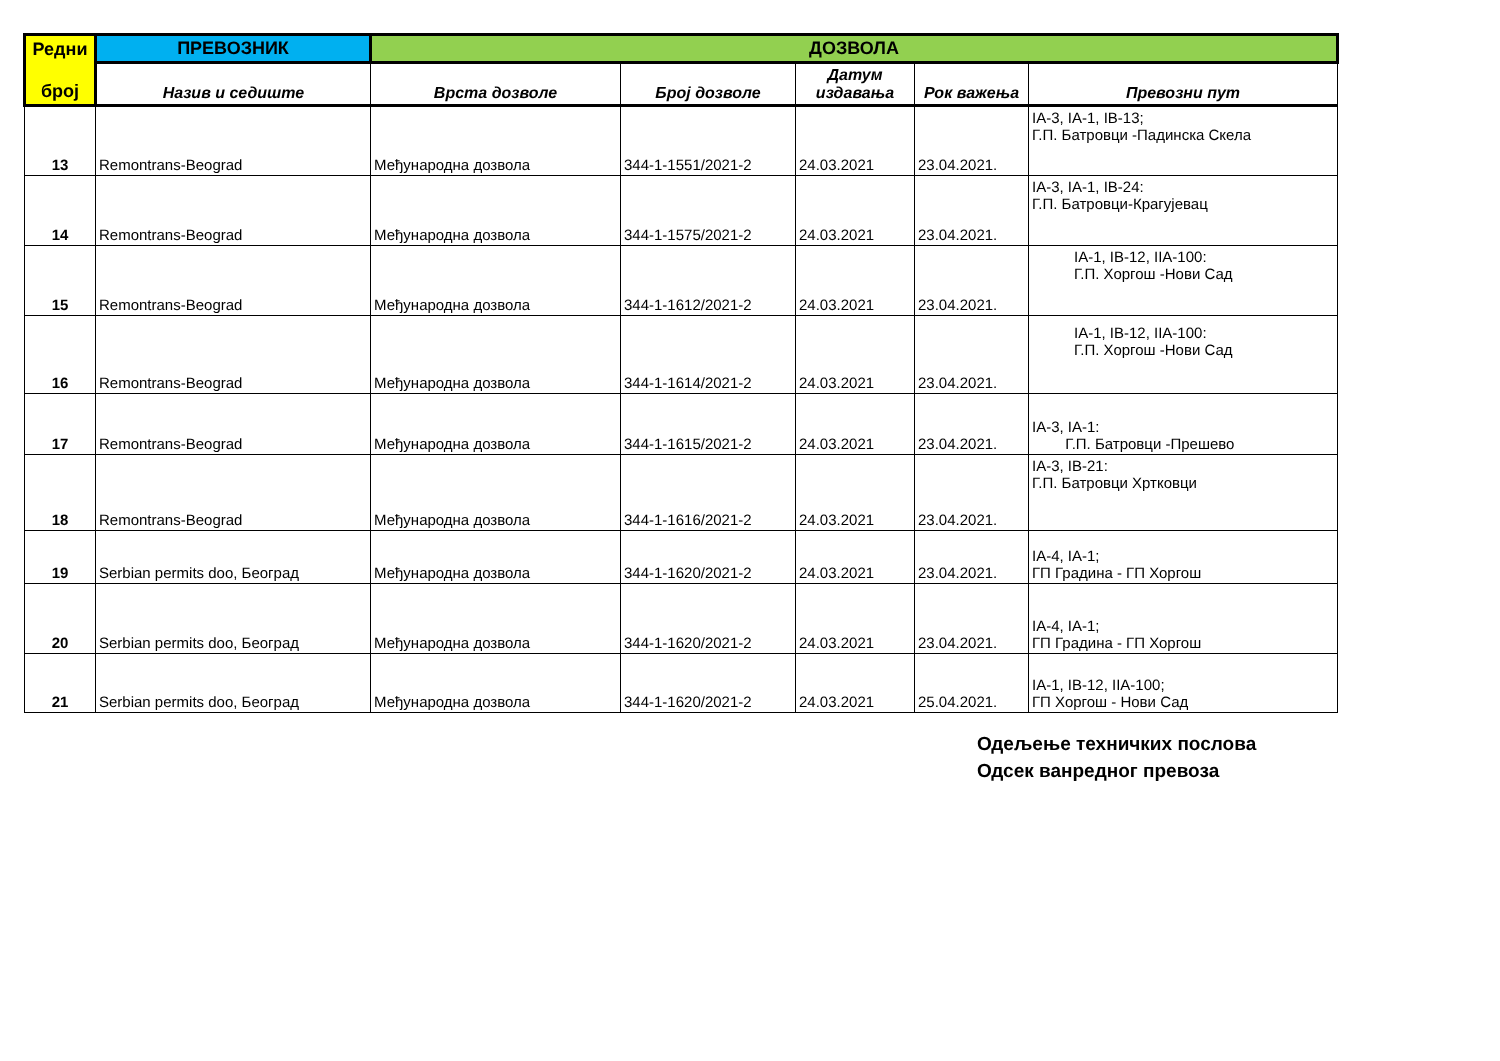| Редни број | ПРЕВОЗНИК | ДОЗВОЛА | | | | |
| --- | --- | --- | --- | --- | --- | --- |
| | Назив и седиште | Врста дозволе | Број дозволе | Датум издавања | Рок важења | Превозни пут |
| 13 | Remontrans-Beograd | Међународна дозвола | 344-1-1551/2021-2 | 24.03.2021 | 23.04.2021. | IA-3, IA-1, IB-13; Г.П. Батровци -Падинска Скела |
| 14 | Remontrans-Beograd | Међународна дозвола | 344-1-1575/2021-2 | 24.03.2021 | 23.04.2021. | IA-3, IA-1, IB-24: Г.П. Батровци-Крагујевац |
| 15 | Remontrans-Beograd | Међународна дозвола | 344-1-1612/2021-2 | 24.03.2021 | 23.04.2021. | IA-1, IB-12, IIA-100: Г.П. Хоргош -Нови Сад |
| 16 | Remontrans-Beograd | Међународна дозвола | 344-1-1614/2021-2 | 24.03.2021 | 23.04.2021. | IA-1, IB-12, IIA-100: Г.П. Хоргош -Нови Сад |
| 17 | Remontrans-Beograd | Међународна дозвола | 344-1-1615/2021-2 | 24.03.2021 | 23.04.2021. | IA-3, IA-1: Г.П. Батровци -Прешево |
| 18 | Remontrans-Beograd | Међународна дозвола | 344-1-1616/2021-2 | 24.03.2021 | 23.04.2021. | IA-3, IB-21: Г.П. Батровци Хртковци |
| 19 | Serbian permits doo, Београд | Међународна дозвола | 344-1-1620/2021-2 | 24.03.2021 | 23.04.2021. | IA-4, IA-1; ГП Градина - ГП Хоргош |
| 20 | Serbian permits doo, Београд | Међународна дозвола | 344-1-1620/2021-2 | 24.03.2021 | 23.04.2021. | IA-4, IA-1; ГП Градина - ГП Хоргош |
| 21 | Serbian permits doo, Београд | Међународна дозвола | 344-1-1620/2021-2 | 24.03.2021 | 25.04.2021. | IA-1, IB-12, IIA-100; ГП Хоргош - Нови Сад |
Одељење техничких послова
Одсек ванредног превоза